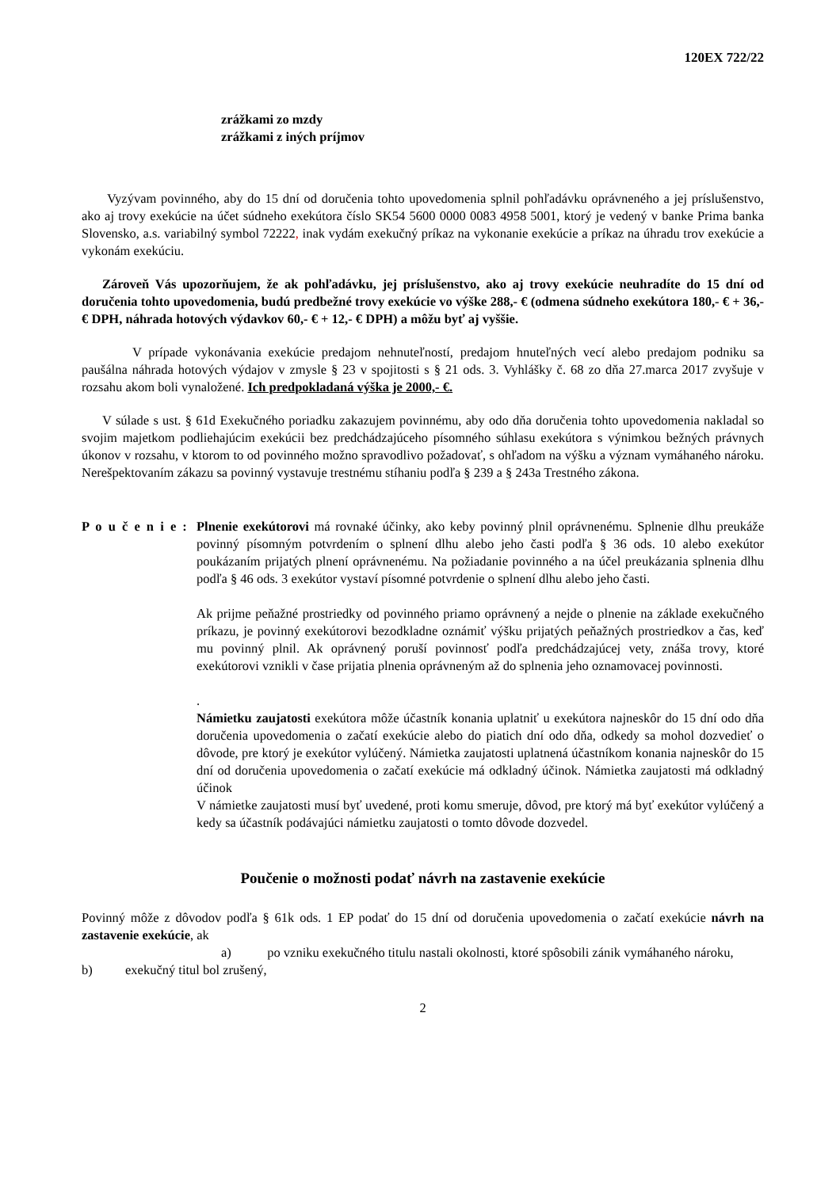120EX 722/22
zrážkami zo mzdy
zrážkami z iných príjmov
Vyzývam povinného, aby do 15 dní od doručenia tohto upovedomenia splnil pohľadávku oprávneného a jej príslušenstvo, ako aj trovy exekúcie na účet súdneho exekútora číslo SK54 5600 0000 0083 4958 5001, ktorý je vedený v banke Prima banka Slovensko, a.s. variabilný symbol 72222, inak vydám exekučný príkaz na vykonanie exekúcie a príkaz na úhradu trov exekúcie a vykonám exekúciu.
Zároveň Vás upozorňujem, že ak pohľadávku, jej príslušenstvo, ako aj trovy exekúcie neuhradíte do 15 dní od doručenia tohto upovedomenia, budú predbežné trovy exekúcie vo výške 288,- € (odmena súdneho exekútora 180,- € + 36,- € DPH, náhrada hotových výdavkov 60,- € + 12,- € DPH) a môžu byť aj vyššie.
V prípade vykonávania exekúcie predajom nehnuteľností, predajom hnuteľných vecí alebo predajom podniku sa paušálna náhrada hotových výdajov v zmysle § 23 v spojitosti s § 21 ods. 3. Vyhlášky č. 68 zo dňa 27.marca 2017 zvyšuje v rozsahu akom boli vynaložené. Ich predpokladaná výška je 2000,- €.
V súlade s ust. § 61d Exekučného poriadku zakazujem povinnému, aby odo dňa doručenia tohto upovedomenia nakladal so svojim majetkom podliehajúcim exekúcii bez predchádzajúceho písomného súhlasu exekútora s výnimkou bežných právnych úkonov v rozsahu, v ktorom to od povinného možno spravodlivo požadovať, s ohľadom na výšku a význam vymáhaného nároku. Nerešpektovaním zákazu sa povinný vystavuje trestnému stíhaniu podľa § 239 a § 243a Trestného zákona.
P o u č e n i e :
Plnenie exekútorovi má rovnaké účinky, ako keby povinný plnil oprávnenému. Splnenie dlhu preukáže povinný písomným potvrdením o splnení dlhu alebo jeho časti podľa § 36 ods. 10 alebo exekútor poukázaním prijatých plnení oprávnenému. Na požiadanie povinného a na účel preukázania splnenia dlhu podľa § 46 ods. 3 exekútor vystaví písomné potvrdenie o splnení dlhu alebo jeho časti.
Ak prijme peňažné prostriedky od povinného priamo oprávnený a nejde o plnenie na základe exekučného príkazu, je povinný exekútorovi bezodkladne oznámiť výšku prijatých peňažných prostriedkov a čas, keď mu povinný plnil. Ak oprávnený poruší povinnosť podľa predchádzajúcej vety, znáša trovy, ktoré exekútorovi vznikli v čase prijatia plnenia oprávneným až do splnenia jeho oznamovacej povinnosti.
.
Námietku zaujatosti exekútora môže účastník konania uplatniť u exekútora najneskôr do 15 dní odo dňa doručenia upovedomenia o začatí exekúcie alebo do piatich dní odo dňa, odkedy sa mohol dozvedieť o dôvode, pre ktorý je exekútor vylúčený. Námietka zaujatosti uplatnená účastníkom konania najneskôr do 15 dní od doručenia upovedomenia o začatí exekúcie má odkladný účinok. Námietka zaujatosti má odkladný účinok
V námietke zaujatosti musí byť uvedené, proti komu smeruje, dôvod, pre ktorý má byť exekútor vylúčený a kedy sa účastník podávajúci námietku zaujatosti o tomto dôvode dozvedel.
Poučenie o možnosti podať návrh na zastavenie exekúcie
Povinný môže z dôvodov podľa § 61k ods. 1 EP podať do 15 dní od doručenia upovedomenia o začatí exekúcie návrh na zastavenie exekúcie, ak
a) po vzniku exekučného titulu nastali okolnosti, ktoré spôsobili zánik vymáhaného nároku,
b) exekučný titul bol zrušený,
2